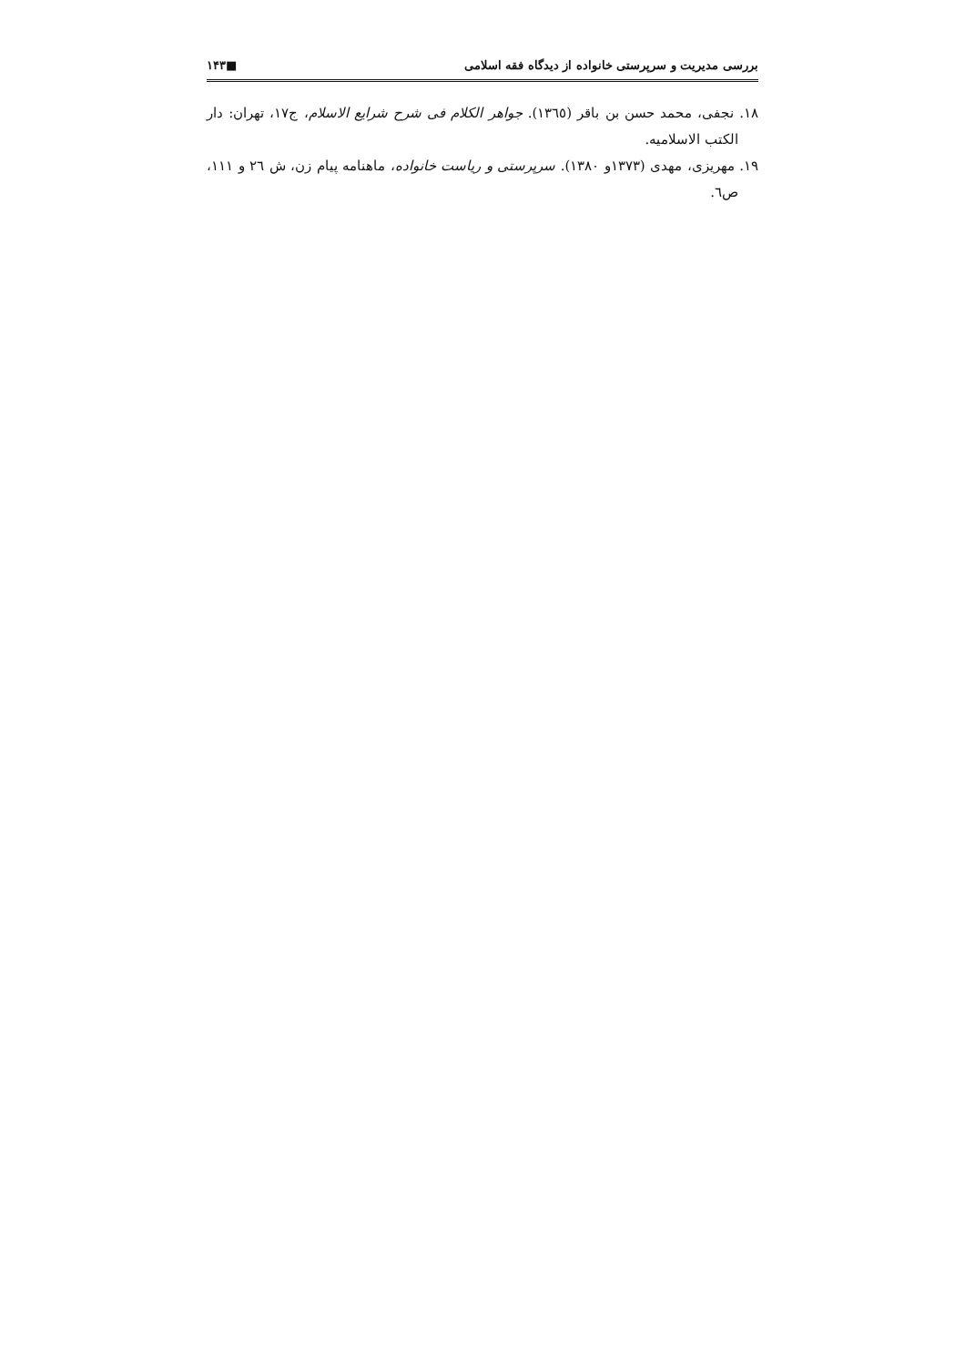بررسی مدیریت و سرپرستی خانواده از دیدگاه فقه اسلامی ■۱۴۳
۱۸. نجفی، محمد حسن بن باقر (۱۳٦٥). جواهر الکلام فی شرح شرایع الاسلام، ج۱۷، تهران: دار الکتب الاسلامیه.
۱۹. مهریزی، مهدی (۱۳۷۳و ۱۳۸۰). سرپرستی و ریاست خانواده، ماهنامه پیام زن، ش ۲٦ و ۱۱۱، ص٦.